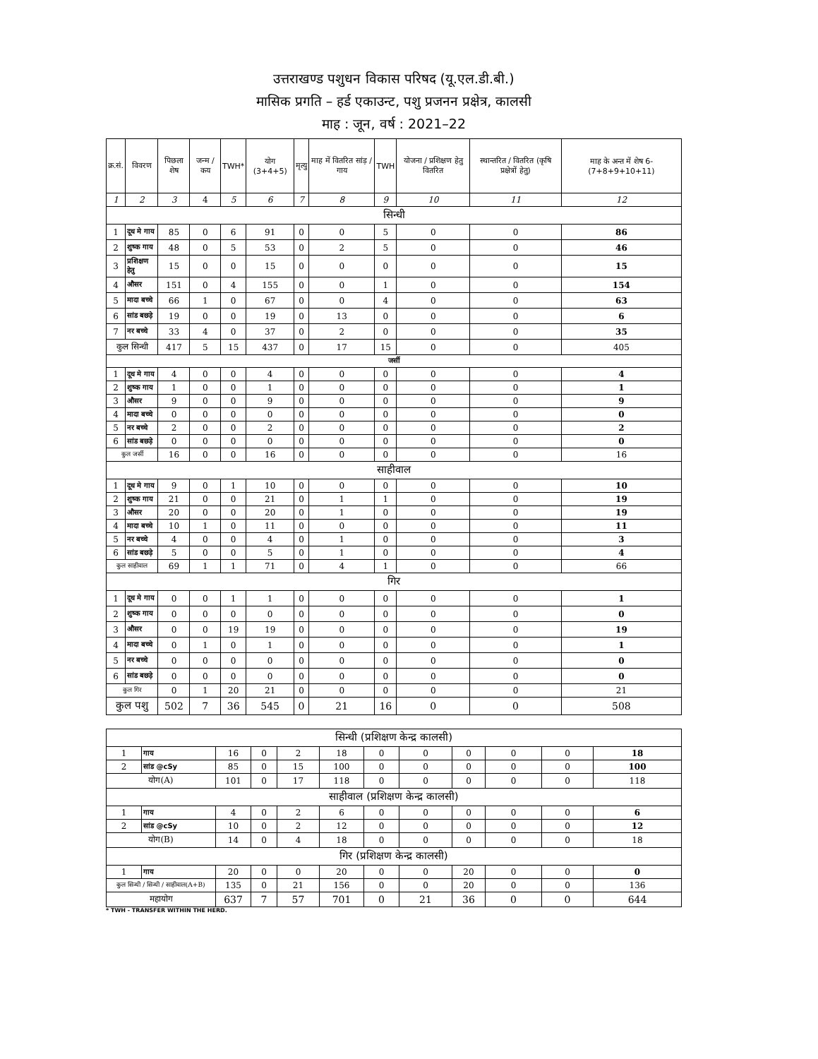उत्तराखण्ड पशुधन विकास परिषद (यू.एल.डी.बी.)
मासिक प्रगति – हर्ड एकाउन्ट, पशु प्रजनन प्रक्षेत्र, कालसी
माह : जून, वर्ष : 2021–22
| क्र.सं. | विवरण | पिछला शेष | जन्म / कय | TWH* | योग (3+4+5) | मृत्यु | माह में वितरित सांड़ / गाय | TWH | योजना / प्रशिक्षण हेतु वितरित | स्थान्तरित / वितरित (कृषि प्रक्षेत्रों हेतु) | माह के अन्त में शेष 6-(7+8+9+10+11) |
| --- | --- | --- | --- | --- | --- | --- | --- | --- | --- | --- | --- |
| 1 | 2 | 3 | 4 | 5 | 6 | 7 | 8 | 9 | 10 | 11 | 12 |
| सिन्धी | | | | | | | | | | | |
| 1 | दूध मे गाय | 85 | 0 | 6 | 91 | 0 | 0 | 5 | 0 | 0 | 86 |
| 2 | शुष्क गाय | 48 | 0 | 5 | 53 | 0 | 2 | 5 | 0 | 0 | 46 |
| 3 | प्रशिक्षण हेतु | 15 | 0 | 0 | 15 | 0 | 0 | 0 | 0 | 0 | 15 |
| 4 | औसर | 151 | 0 | 4 | 155 | 0 | 0 | 1 | 0 | 0 | 154 |
| 5 | मादा बच्चे | 66 | 1 | 0 | 67 | 0 | 0 | 4 | 0 | 0 | 63 |
| 6 | सांड बछड़े | 19 | 0 | 0 | 19 | 0 | 13 | 0 | 0 | 0 | 6 |
| 7 | नर बच्चे | 33 | 4 | 0 | 37 | 0 | 2 | 0 | 0 | 0 | 35 |
| कुल सिन्धी | | 417 | 5 | 15 | 437 | 0 | 17 | 15 | 0 | 0 | 405 |
| जर्सी | | | | | | | | | | | |
| 1 | दूध मे गाय | 4 | 0 | 0 | 4 | 0 | 0 | 0 | 0 | 0 | 4 |
| 2 | शुष्क गाय | 1 | 0 | 0 | 1 | 0 | 0 | 0 | 0 | 0 | 1 |
| 3 | औसर | 9 | 0 | 0 | 9 | 0 | 0 | 0 | 0 | 0 | 9 |
| 4 | मादा बच्चे | 0 | 0 | 0 | 0 | 0 | 0 | 0 | 0 | 0 | 0 |
| 5 | नर बच्चे | 2 | 0 | 0 | 2 | 0 | 0 | 0 | 0 | 0 | 2 |
| 6 | सांड बछड़े | 0 | 0 | 0 | 0 | 0 | 0 | 0 | 0 | 0 | 0 |
| कुल जर्सी | | 16 | 0 | 0 | 16 | 0 | 0 | 0 | 0 | 0 | 16 |
| साहीवाल | | | | | | | | | | | |
| 1 | दूध मे गाय | 9 | 0 | 1 | 10 | 0 | 0 | 0 | 0 | 0 | 10 |
| 2 | शुष्क गाय | 21 | 0 | 0 | 21 | 0 | 1 | 1 | 0 | 0 | 19 |
| 3 | औसर | 20 | 0 | 0 | 20 | 0 | 1 | 0 | 0 | 0 | 19 |
| 4 | मादा बच्चे | 10 | 1 | 0 | 11 | 0 | 0 | 0 | 0 | 0 | 11 |
| 5 | नर बच्चे | 4 | 0 | 0 | 4 | 0 | 1 | 0 | 0 | 0 | 3 |
| 6 | सांड बछड़े | 5 | 0 | 0 | 5 | 0 | 1 | 0 | 0 | 0 | 4 |
| कुल साहीवाल | | 69 | 1 | 1 | 71 | 0 | 4 | 1 | 0 | 0 | 66 |
| गिर | | | | | | | | | | | |
| 1 | दूध मे गाय | 0 | 0 | 1 | 1 | 0 | 0 | 0 | 0 | 0 | 1 |
| 2 | शुष्क गाय | 0 | 0 | 0 | 0 | 0 | 0 | 0 | 0 | 0 | 0 |
| 3 | औसर | 0 | 0 | 19 | 19 | 0 | 0 | 0 | 0 | 0 | 19 |
| 4 | मादा बच्चे | 0 | 1 | 0 | 1 | 0 | 0 | 0 | 0 | 0 | 1 |
| 5 | नर बच्चे | 0 | 0 | 0 | 0 | 0 | 0 | 0 | 0 | 0 | 0 |
| 6 | सांड बछड़े | 0 | 0 | 0 | 0 | 0 | 0 | 0 | 0 | 0 | 0 |
| कुल गिर | | 0 | 1 | 20 | 21 | 0 | 0 | 0 | 0 | 0 | 21 |
| कुल पशु | | 502 | 7 | 36 | 545 | 0 | 21 | 16 | 0 | 0 | 508 |
| सिन्धी (प्रशिक्षण केन्द्र कालसी) | | | | | | | | | | | |
| 1 | गाय | 16 | 0 | 2 | 18 | 0 | 0 | 0 | 0 | 0 | 18 |
| 2 | सांड @cSy | 85 | 0 | 15 | 100 | 0 | 0 | 0 | 0 | 0 | 100 |
| योग(A) | | 101 | 0 | 17 | 118 | 0 | 0 | 0 | 0 | 0 | 118 |
| साहीवाल (प्रशिक्षण केन्द्र कालसी) | | | | | | | | | | | |
| 1 | गाय | 4 | 0 | 2 | 6 | 0 | 0 | 0 | 0 | 0 | 6 |
| 2 | सांड @cSy | 10 | 0 | 2 | 12 | 0 | 0 | 0 | 0 | 0 | 12 |
| योग(B) | | 14 | 0 | 4 | 18 | 0 | 0 | 0 | 0 | 0 | 18 |
| गिर (प्रशिक्षण केन्द्र कालसी) | | | | | | | | | | | |
| 1 | गाय | 20 | 0 | 0 | 20 | 0 | 0 | 20 | 0 | 0 | 0 |
| कुल सिन्धी / सिन्धी / साहीवाल(A+B) | | 135 | 0 | 21 | 156 | 0 | 0 | 20 | 0 | 0 | 136 |
| महायोग | | 637 | 7 | 57 | 701 | 0 | 21 | 36 | 0 | 0 | 644 |
* TWH - TRANSFER WITHIN THE HERD.